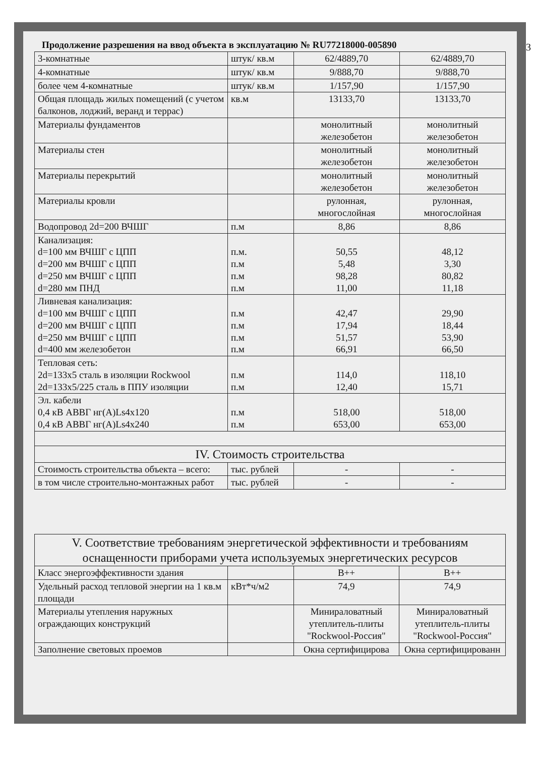Продолжение разрешения на ввод объекта в эксплуатацию № RU77218000-005890
| 3-комнатные | штук/ кв.м | 62/4889,70 | 62/4889,70 |
| 4-комнатные | штук/ кв.м | 9/888,70 | 9/888,70 |
| более чем 4-комнатные | штук/ кв.м | 1/157,90 | 1/157,90 |
| Общая площадь жилых помещений (с учетом балконов, лоджий, веранд и террас) | кв.м | 13133,70 | 13133,70 |
| Материалы фундаментов | | монолитный железобетон | монолитный железобетон |
| Материалы стен | | монолитный железобетон | монолитный железобетон |
| Материалы перекрытий | | монолитный железобетон | монолитный железобетон |
| Материалы кровли | | рулонная, многослойная | рулонная, многослойная |
| Водопровод 2d=200 ВЧШГ | п.м | 8,86 | 8,86 |
| Канализация: d=100 мм ВЧШГ с ЦПП d=200 мм ВЧШГ с ЦПП d=250 мм ВЧШГ с ЦПП d=280 мм ПНД | п.м. п.м п.м п.м | 50,55 5,48 98,28 11,00 | 48,12 3,30 80,82 11,18 |
| Ливневая канализация: d=100 мм ВЧШГ с ЦПП d=200 мм ВЧШГ с ЦПП d=250 мм ВЧШГ с ЦПП d=400 мм железобетон | п.м п.м п.м п.м | 42,47 17,94 51,57 66,91 | 29,90 18,44 53,90 66,50 |
| Тепловая сеть: 2d=133х5 сталь в изоляции Rockwool 2d=133х5/225 сталь в ППУ изоляции | п.м п.м | 114,0 12,40 | 118,10 15,71 |
| Эл. кабели 0,4 кВ АВВГ нг(А)Ls4х120 0,4 кВ АВВГ нг(А)Ls4х240 | п.м п.м | 518,00 653,00 | 518,00 653,00 |
| IV. Стоимость строительства | | | |
| Стоимость строительства объекта – всего: | тыс. рублей | - | - |
| в том числе строительно-монтажных работ | тыс. рублей | - | - |
| V. Соответствие требованиям энергетической эффективности и требованиям оснащенности приборами учета используемых энергетических ресурсов | | | |
| Класс энергоэффективности здания | | В++ | В++ |
| Удельный расход тепловой энергии на 1 кв.м площади | кВт*ч/м2 | 74,9 | 74,9 |
| Материалы утепления наружных ограждающих конструкций | | Минираловатный утеплитель-плиты "Rockwool-Россия" | Минираловатный утеплитель-плиты "Rockwool-Россия" |
| Заполнение световых проемов | | Окна сертифицирова | Окна сертифицированн |
3